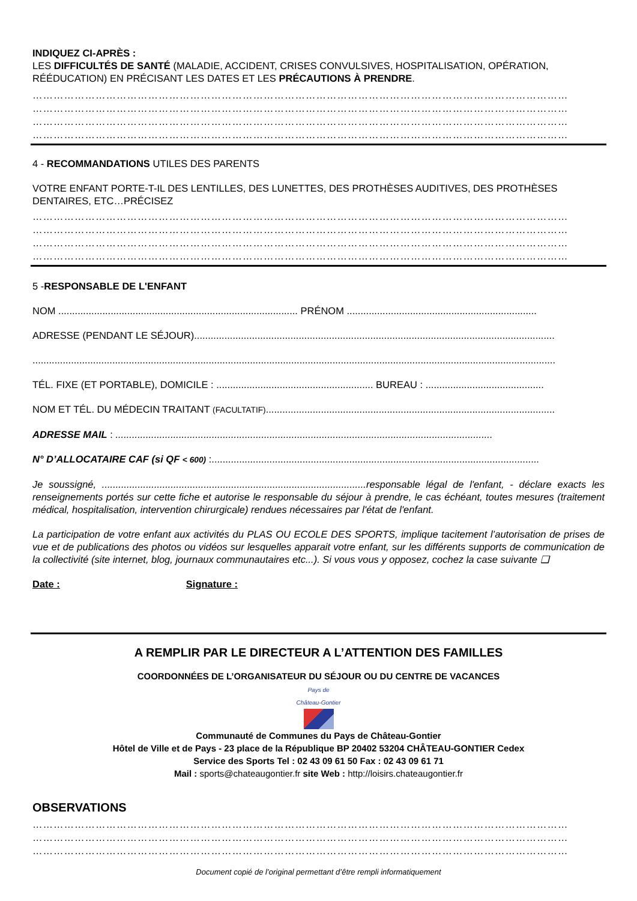INDIQUEZ CI-APRÈS :
LES DIFFICULTÉS DE SANTÉ (MALADIE, ACCIDENT, CRISES CONVULSIVES, HOSPITALISATION, OPÉRATION, RÉÉDUCATION) EN PRÉCISANT LES DATES ET LES PRÉCAUTIONS À PRENDRE.
………………………………………………………………………………………………………………………………………
………………………………………………………………………………………………………………………………………
………………………………………………………………………………………………………………………………………
………………………………………………………………………………………………………………………………………
4 - RECOMMANDATIONS UTILES DES PARENTS
VOTRE ENFANT PORTE-T-IL DES LENTILLES, DES LUNETTES, DES PROTHÈSES AUDITIVES, DES PROTHÈSES DENTAIRES, ETC…PRÉCISEZ
………………………………………………………………………………………………………………………………………
………………………………………………………………………………………………………………………………………
………………………………………………………………………………………………………………………………………
………………………………………………………………………………………………………………………………………
5 -RESPONSABLE DE L'ENFANT
NOM ....................................................................................... PRÉNOM .....................................................................
ADRESSE (PENDANT LE SÉJOUR)...................................................................................................................................
..............................................................................................................................................................................................
TÉL. FIXE (ET PORTABLE), DOMICILE : ......................................................... BUREAU : ...........................................
NOM ET TÉL. DU MÉDECIN TRAITANT (FACULTATIF).........................................................................................................
ADRESSE MAIL : .........................................................................................................................................
N° D’ALLOCATAIRE CAF (si QF < 600) :.......................................................................................................................
Je soussigné, ................................................................................................responsable légal de l'enfant, - déclare exacts les renseignements portés sur cette fiche et autorise le responsable du séjour à prendre, le cas échéant, toutes mesures (traitement médical, hospitalisation, intervention chirurgicale) rendues nécessaires par l'état de l'enfant.
La participation de votre enfant aux activités du PLAS OU ECOLE DES SPORTS, implique tacitement l’autorisation de prises de vue et de publications des photos ou vidéos sur lesquelles apparait votre enfant, sur les différents supports de communication de la collectivité (site internet, blog, journaux communautaires etc...). Si vous vous y opposez, cochez la case suivante ❑
Date : Signature :
A REMPLIR PAR LE DIRECTEUR A L’ATTENTION DES FAMILLES
COORDONNÉES DE L’ORGANISATEUR DU SÉJOUR OU DU CENTRE DE VACANCES
Pays de
Château-Gontier
Communauté de Communes du Pays de Château-Gontier
Hôtel de Ville et de Pays - 23 place de la République BP 20402 53204 CHÂTEAU-GONTIER Cedex
Service des Sports Tel : 02 43 09 61 50 Fax : 02 43 09 61 71
Mail : sports@chateaugontier.fr site Web : http://loisirs.chateaugontier.fr
OBSERVATIONS
………………………………………………………………………………………………………………………………………
………………………………………………………………………………………………………………………………………
………………………………………………………………………………………………………………………………………
Document copié de l’original permettant d’être rempli informatiquement